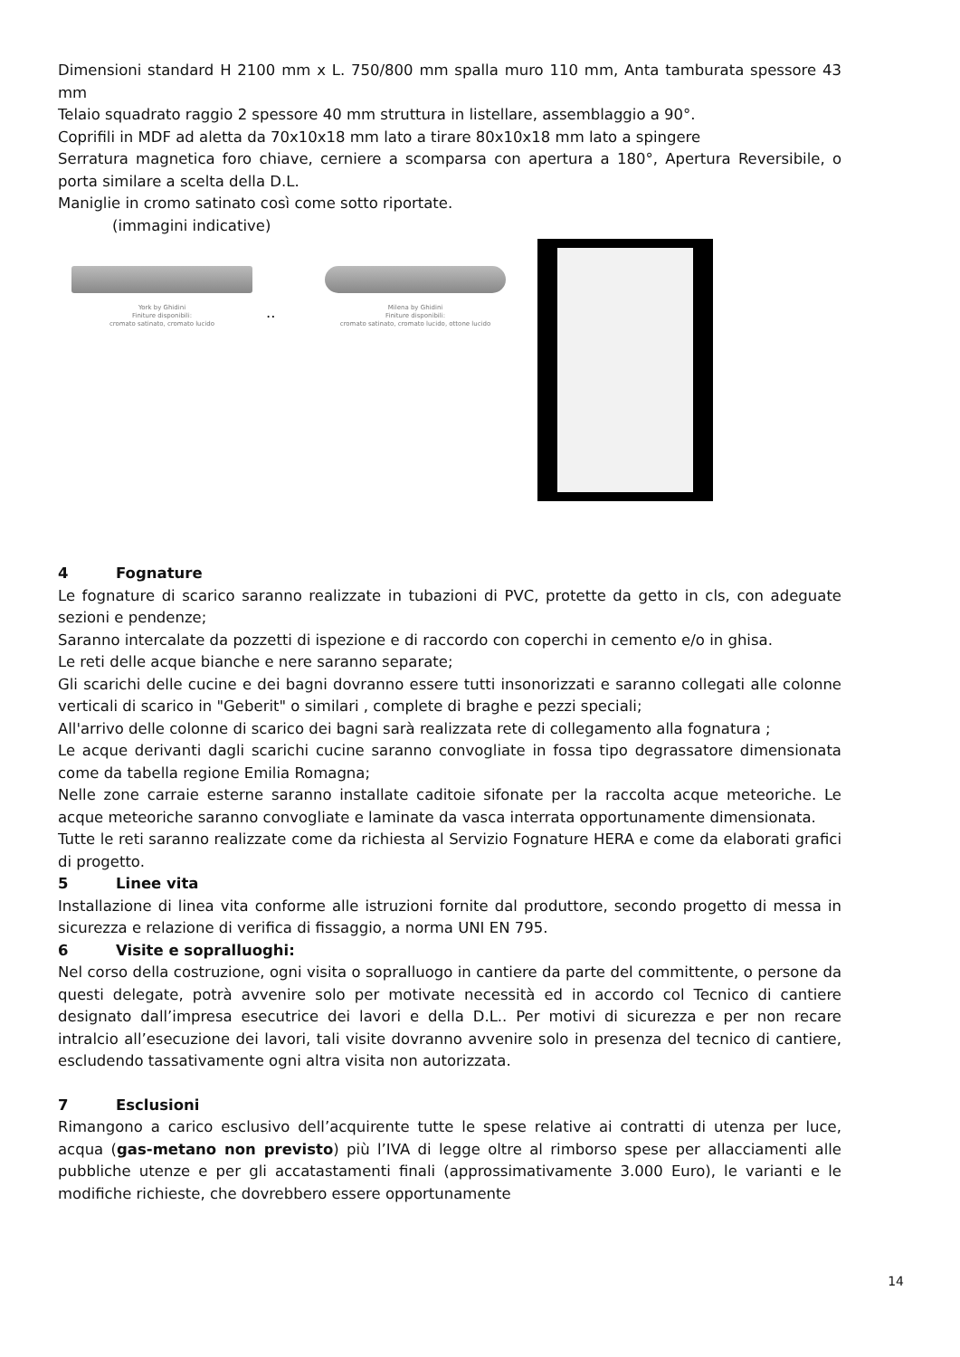Dimensioni standard H 2100 mm x L. 750/800 mm spalla muro 110 mm, Anta tamburata spessore 43 mm
Telaio squadrato raggio 2 spessore 40 mm struttura in listellare, assemblaggio a 90°.
Coprifili in MDF ad aletta da 70x10x18 mm lato a tirare 80x10x18 mm lato a spingere
Serratura magnetica foro chiave, cerniere a scomparsa con apertura a 180°, Apertura Reversibile, o porta similare a scelta della D.L.
Maniglie in cromo satinato così come sotto riportate.
(immagini indicative)
York by Ghidini
Finiture disponibili:
cromato satinato, cromato lucido
..
Milena by Ghidini
Finiture disponibili:
cromato satinato, cromato lucido, ottone lucido
4 Fognature
Le fognature di scarico saranno realizzate in tubazioni di PVC, protette da getto in cls, con adeguate sezioni e pendenze;
Saranno intercalate da pozzetti di ispezione e di raccordo con coperchi in cemento e/o in ghisa.
Le reti delle acque bianche e nere saranno separate;
Gli scarichi delle cucine e dei bagni dovranno essere tutti insonorizzati e saranno collegati alle colonne verticali di scarico in "Geberit" o similari , complete di braghe e pezzi speciali;
All'arrivo delle colonne di scarico dei bagni sarà realizzata rete di collegamento alla fognatura ;
Le acque derivanti dagli scarichi cucine saranno convogliate in fossa tipo degrassatore dimensionata come da tabella regione Emilia Romagna;
Nelle zone carraie esterne saranno installate caditoie sifonate per la raccolta acque meteoriche. Le acque meteoriche saranno convogliate e laminate da vasca interrata opportunamente dimensionata.
Tutte le reti saranno realizzate come da richiesta al Servizio Fognature HERA e come da elaborati grafici di progetto.
5 Linee vita
Installazione di linea vita conforme alle istruzioni fornite dal produttore, secondo progetto di messa in sicurezza e relazione di verifica di fissaggio, a norma UNI EN 795.
6 Visite e sopralluoghi:
Nel corso della costruzione, ogni visita o sopralluogo in cantiere da parte del committente, o persone da questi delegate, potrà avvenire solo per motivate necessità ed in accordo col Tecnico di cantiere designato dall’impresa esecutrice dei lavori e della D.L.. Per motivi di sicurezza e per non recare intralcio all’esecuzione dei lavori, tali visite dovranno avvenire solo in presenza del tecnico di cantiere, escludendo tassativamente ogni altra visita non autorizzata.
7 Esclusioni
Rimangono a carico esclusivo dell’acquirente tutte le spese relative ai contratti di utenza per luce, acqua (gas-metano non previsto) più l’IVA di legge oltre al rimborso spese per allacciamenti alle pubbliche utenze e per gli accatastamenti finali (approssimativamente 3.000 Euro), le varianti e le modifiche richieste, che dovrebbero essere opportunamente
14